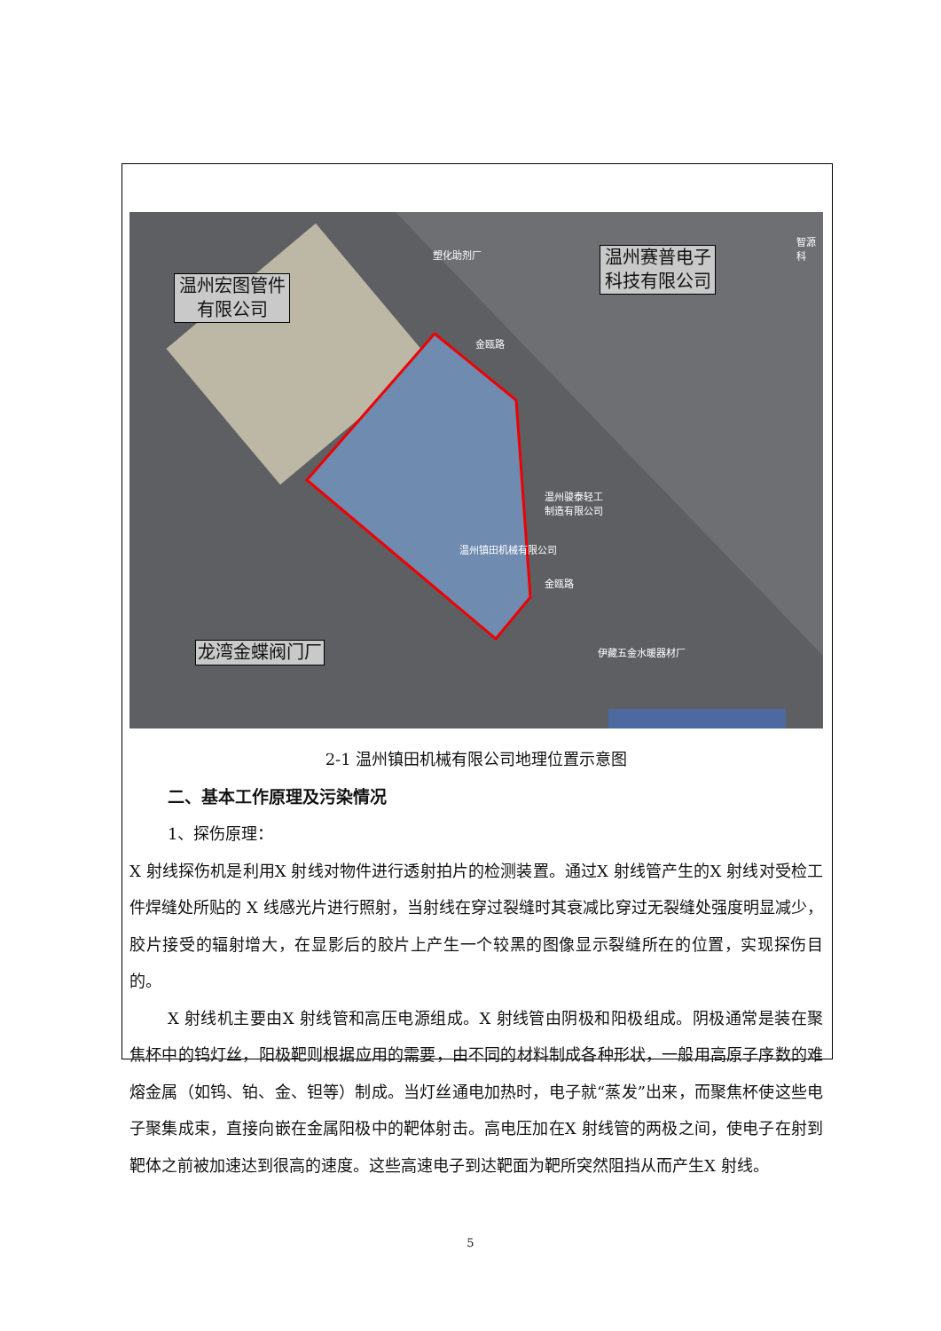温州宏图管件 有限公司
温州赛普电子 科技有限公司
龙湾金蝶阀门厂
塑化助剂厂
智源科
金瓯路
温州骏泰轻工
制造有限公司
温州镇田机械有限公司
金瓯路
伊藏五金水暖器材厂
2-1 温州镇田机械有限公司地理位置示意图
二、基本工作原理及污染情况
1、探伤原理：
X 射线探伤机是利用X 射线对物件进行透射拍片的检测装置。通过X 射线管产生的X 射线对受检工件焊缝处所贴的 X 线感光片进行照射，当射线在穿过裂缝时其衰减比穿过无裂缝处强度明显减少，胶片接受的辐射增大，在显影后的胶片上产生一个较黑的图像显示裂缝所在的位置，实现探伤目的。
X 射线机主要由X 射线管和高压电源组成。X 射线管由阴极和阳极组成。阴极通常是装在聚焦杯中的钨灯丝，阳极靶则根据应用的需要，由不同的材料制成各种形状，一般用高原子序数的难熔金属（如钨、铂、金、钽等）制成。当灯丝通电加热时，电子就“蒸发”出来，而聚焦杯使这些电子聚集成束，直接向嵌在金属阳极中的靶体射击。高电压加在X 射线管的两极之间，使电子在射到靶体之前被加速达到很高的速度。这些高速电子到达靶面为靶所突然阻挡从而产生X 射线。
5